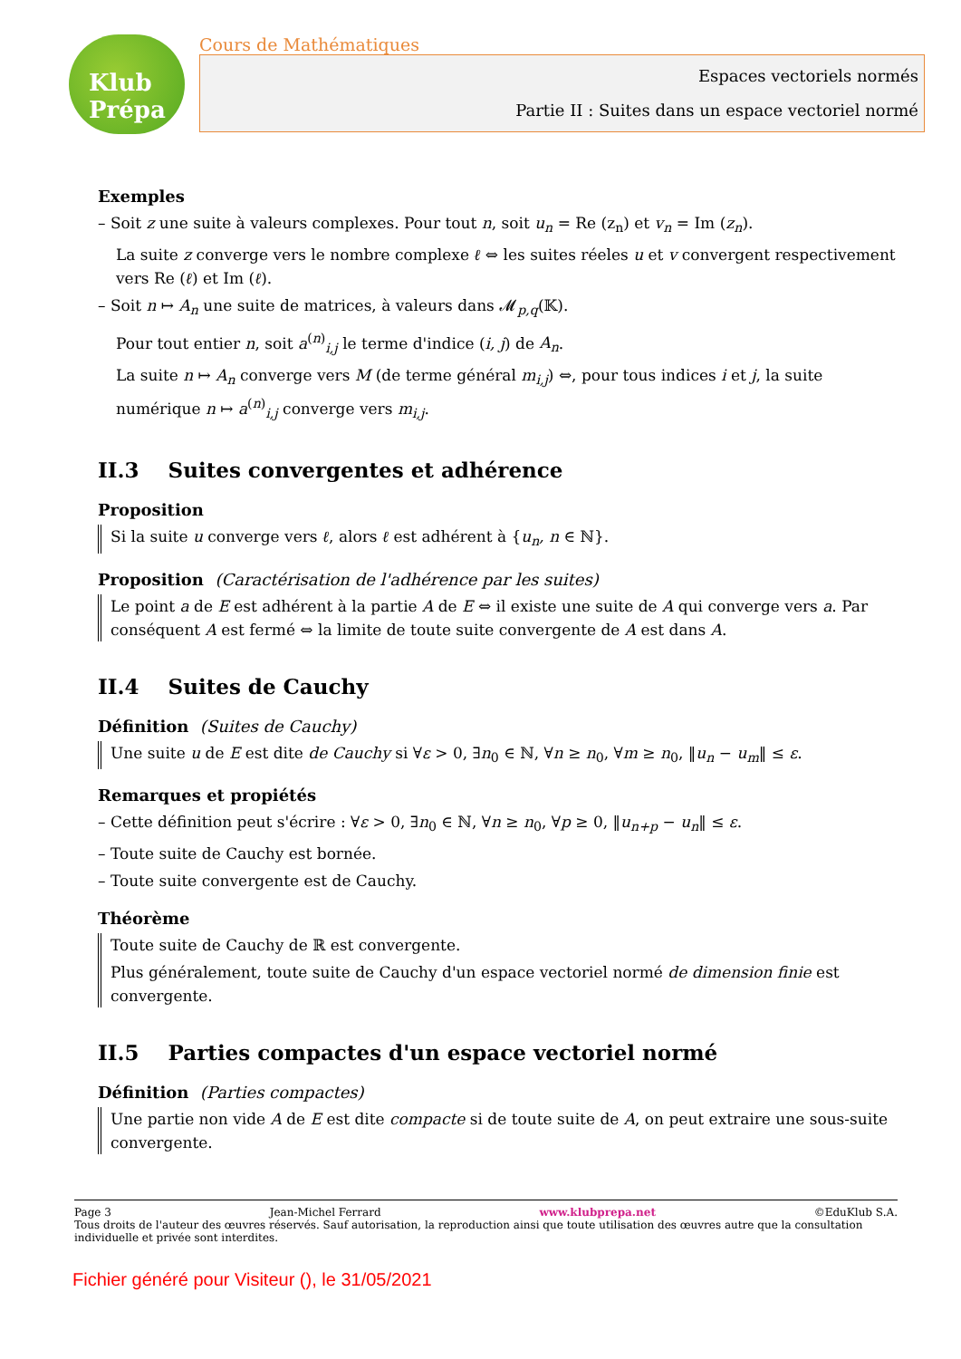Klub Prépa
Cours de Mathématiques
Espaces vectoriels normés
Partie II : Suites dans un espace vectoriel normé
Exemples
– Soit z une suite à valeurs complexes. Pour tout n, soit u<sub>n</sub> = Re (z<sub>n</sub>) et v<sub>n</sub> = Im (z<sub>n</sub>).
La suite z converge vers le nombre complexe ℓ ⇔ les suites réeles u et v convergent respectivement vers Re (ℓ) et Im (ℓ).
– Soit n ↦ A<sub>n</sub> une suite de matrices, à valeurs dans 𝓜<sub>p,q</sub>(𝕂).
Pour tout entier n, soit a<sup>(n)</sup><sub>i,j</sub> le terme d'indice (i, j) de A<sub>n</sub>.
La suite n ↦ A<sub>n</sub> converge vers M (de terme général m<sub>i,j</sub>) ⇔, pour tous indices i et j, la suite numérique n ↦ a<sup>(n)</sup><sub>i,j</sub> converge vers m<sub>i,j</sub>.
II.3 Suites convergentes et adhérence
Proposition
Si la suite u converge vers ℓ, alors ℓ est adhérent à {u<sub>n</sub>, n ∈ ℕ}.
Proposition (Caractérisation de l'adhérence par les suites)
Le point a de E est adhérent à la partie A de E ⇔ il existe une suite de A qui converge vers a. Par conséquent A est fermé ⇔ la limite de toute suite convergente de A est dans A.
II.4 Suites de Cauchy
Définition (Suites de Cauchy)
Une suite u de E est dite de Cauchy si ∀ε > 0, ∃n<sub>0</sub> ∈ ℕ, ∀n ≥ n<sub>0</sub>, ∀m ≥ n<sub>0</sub>, ‖u<sub>n</sub> − u<sub>m</sub>‖ ≤ ε.
Remarques et propiétés
– Cette définition peut s'écrire : ∀ε > 0, ∃n<sub>0</sub> ∈ ℕ, ∀n ≥ n<sub>0</sub>, ∀p ≥ 0, ‖u<sub>n+p</sub> − u<sub>n</sub>‖ ≤ ε.
– Toute suite de Cauchy est bornée.
– Toute suite convergente est de Cauchy.
Théorème
Toute suite de Cauchy de ℝ est convergente.
Plus généralement, toute suite de Cauchy d'un espace vectoriel normé de dimension finie est convergente.
II.5 Parties compactes d'un espace vectoriel normé
Définition (Parties compactes)
Une partie non vide A de E est dite compacte si de toute suite de A, on peut extraire une sous-suite convergente.
Page 3 Jean-Michel Ferrard www.klubprepa.net ©EduKlub S.A.
Tous droits de l'auteur des œuvres réservés. Sauf autorisation, la reproduction ainsi que toute utilisation des œuvres autre que la consultation individuelle et privée sont interdites.
Fichier généré pour Visiteur (), le 31/05/2021